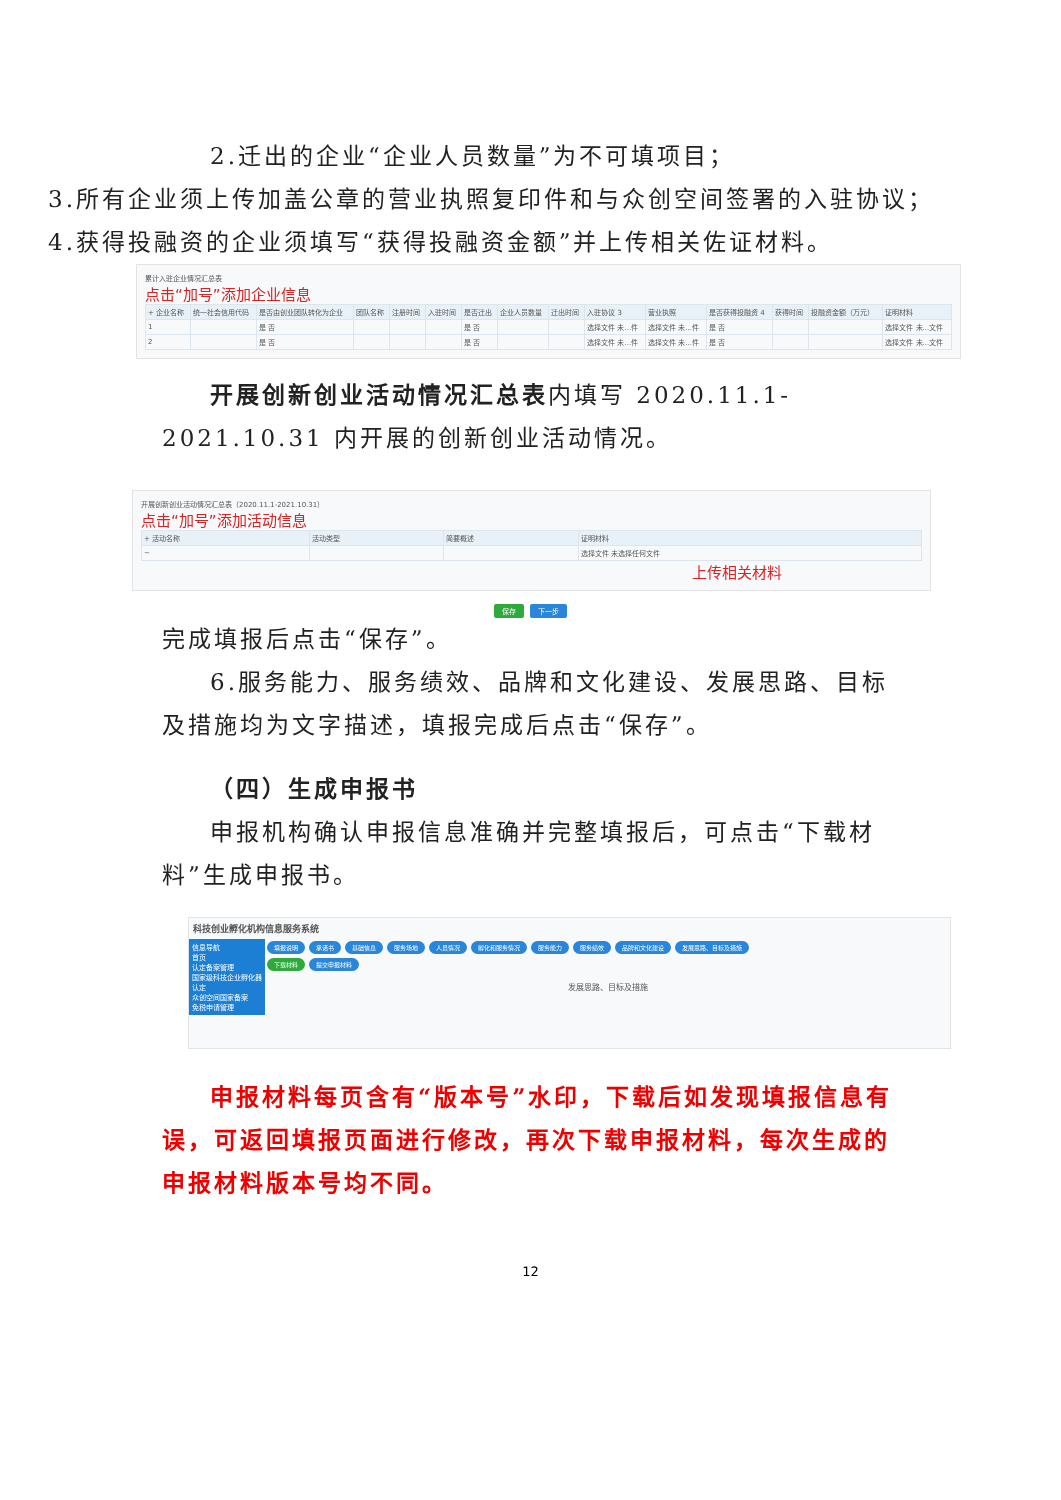2.迁出的企业“企业人员数量”为不可填项目；
3.所有企业须上传加盖公章的营业执照复印件和与众创空间签署的入驻协议；
4.获得投融资的企业须填写“获得投融资金额”并上传相关佐证材料。
累计入驻企业情况汇总表
点击“加号”添加企业信息
| + 企业名称 | 统一社会信用代码 | 是否由创业团队转化为企业 | 团队名称 | 注册时间 | 入驻时间 | 是否迁出 | 企业人员数量 | 迁出时间 | 入驻协议 3 | 营业执照 | 是否获得投融资 4 | 获得时间 | 投融资金额（万元） | 证明材料 |
| --- | --- | --- | --- | --- | --- | --- | --- | --- | --- | --- | --- | --- | --- | --- |
| 1 | | 是 否 | | | | 是 否 | | | 选择文件 未...件 | 选择文件 未...件 | 是 否 | | | 选择文件 未...文件 |
| 2 | | 是 否 | | | | 是 否 | | | 选择文件 未...件 | 选择文件 未...件 | 是 否 | | | 选择文件 未...文件 |
开展创新创业活动情况汇总表内填写 2020.11.1-2021.10.31 内开展的创新创业活动情况。
开展创新创业活动情况汇总表（2020.11.1-2021.10.31）
点击“加号”添加活动信息
| + 活动名称 | 活动类型 | 简要概述 | 证明材料 |
| --- | --- | --- | --- |
| − | | | 选择文件 未选择任何文件 |
上传相关材料
保存 下一步
完成填报后点击“保存”。
6.服务能力、服务绩效、品牌和文化建设、发展思路、目标及措施均为文字描述，填报完成后点击“保存”。
（四）生成申报书
申报机构确认申报信息准确并完整填报后，可点击“下载材料”生成申报书。
科技创业孵化机构信息服务系统
信息导航
首页
认定备案管理
国家级科技企业孵化器认定
众创空间国家备案
免税申请管理
填报说明 承诺书 基础信息 服务场地 人员情况 孵化和服务情况 服务能力 服务绩效 品牌和文化建设 发展思路、目标及措施
下载材料 提交申报材料
发展思路、目标及措施
申报材料每页含有“版本号”水印，下载后如发现填报信息有误，可返回填报页面进行修改，再次下载申报材料，每次生成的申报材料版本号均不同。
12